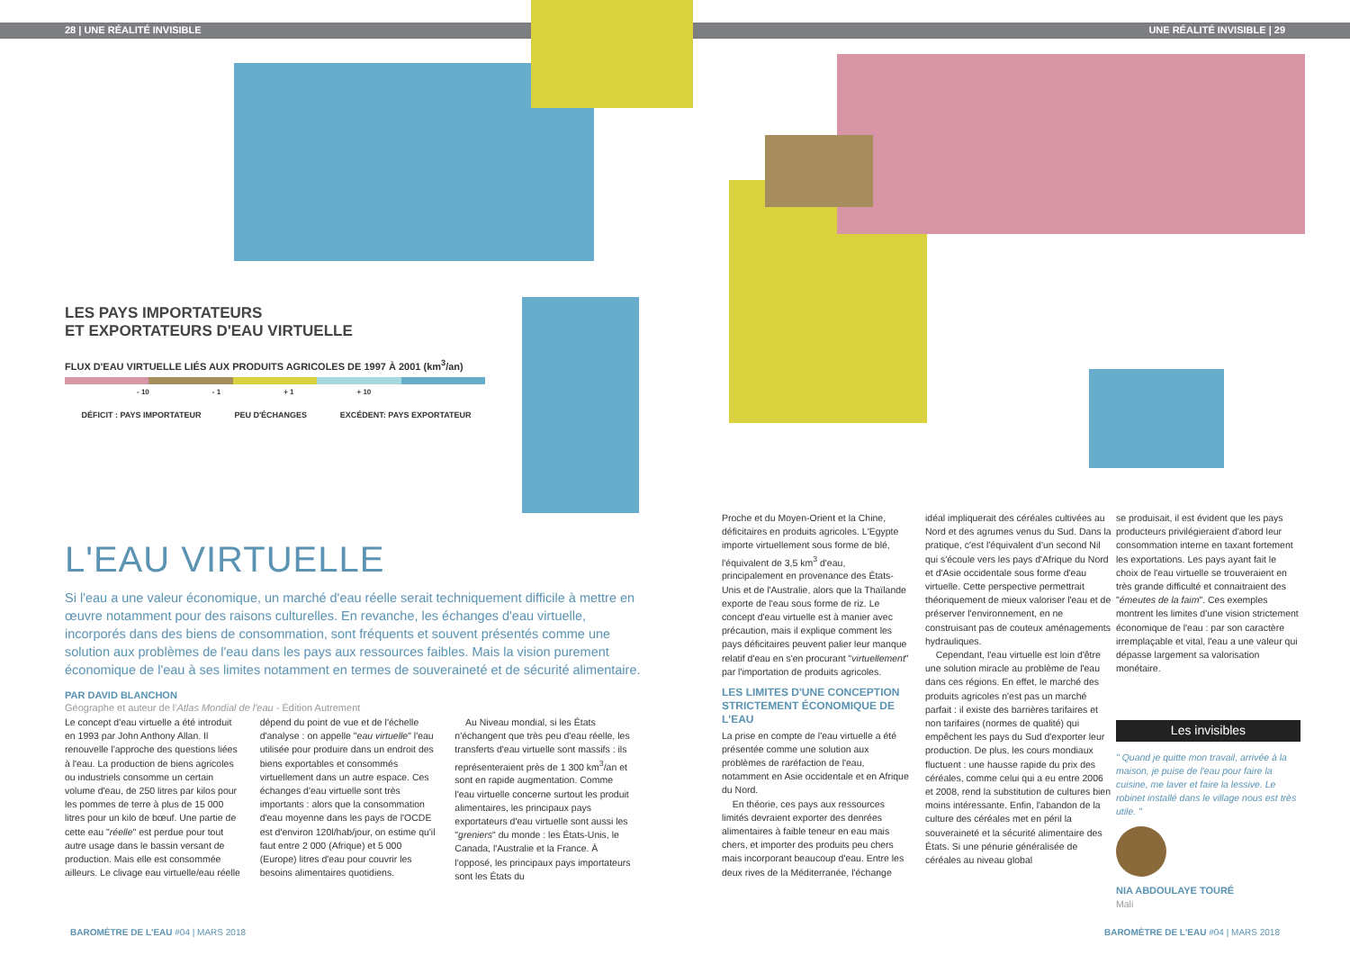28 | UNE RÉALITÉ INVISIBLE UNE RÉALITÉ INVISIBLE | 29
LES PAYS IMPORTATEURS
ET EXPORTATEURS D'EAU VIRTUELLE
FLUX D'EAU VIRTUELLE LIÉS AUX PRODUITS AGRICOLES DE 1997 À 2001 (km<sup>3</sup>/an)
- 10 - 1 + 1 + 10
DÉFICIT : PAYS IMPORTATEUR PEU D'ÉCHANGES EXCÉDENT: PAYS EXPORTATEUR
L'EAU VIRTUELLE
Si l'eau a une valeur économique, un marché d'eau réelle serait techniquement difficile à mettre en œuvre notamment pour des raisons culturelles. En revanche, les échanges d'eau virtuelle, incorporés dans des biens de consommation, sont fréquents et souvent présentés comme une solution aux problèmes de l'eau dans les pays aux ressources faibles. Mais la vision purement économique de l'eau à ses limites notamment en termes de souveraineté et de sécurité alimentaire.
PAR DAVID BLANCHON
Géographe et auteur de l'Atlas Mondial de l'eau - Édition Autrement
Le concept d'eau virtuelle a été introduit en 1993 par John Anthony Allan. Il renouvelle l'approche des questions liées à l'eau. La production de biens agricoles ou industriels consomme un certain volume d'eau, de 250 litres par kilos pour les pommes de terre à plus de 15 000 litres pour un kilo de bœuf. Une partie de cette eau "réelle" est perdue pour tout autre usage dans le bassin versant de production. Mais elle est consommée ailleurs. Le clivage eau virtuelle/eau réelle dépend du point de vue et de l'échelle d'analyse : on appelle "eau virtuelle" l'eau utilisée pour produire dans un endroit des biens exportables et consommés virtuellement dans un autre espace. Ces échanges d'eau virtuelle sont très importants : alors que la consommation d'eau moyenne dans les pays de l'OCDE est d'environ 120l/hab/jour, on estime qu'il faut entre 2 000 (Afrique) et 5 000 (Europe) litres d'eau pour couvrir les besoins alimentaires quotidiens.
Au Niveau mondial, si les États n'échangent que très peu d'eau réelle, les transferts d'eau virtuelle sont massifs : ils représenteraient près de 1 300 km<sup>3</sup>/an et sont en rapide augmentation. Comme l'eau virtuelle concerne surtout les produit alimentaires, les principaux pays exportateurs d'eau virtuelle sont aussi les "greniers" du monde : les États-Unis, le Canada, l'Australie et la France. À l'opposé, les principaux pays importateurs sont les États du
Proche et du Moyen-Orient et la Chine, déficitaires en produits agricoles. L'Egypte importe virtuellement sous forme de blé, l'équivalent de 3,5 km<sup>3</sup> d'eau, principalement en provenance des États-Unis et de l'Australie, alors que la Thaïlande exporte de l'eau sous forme de riz. Le concept d'eau virtuelle est à manier avec précaution, mais il explique comment les pays déficitaires peuvent palier leur manque relatif d'eau en s'en procurant "virtuellement" par l'importation de produits agricoles.
LES LIMITES D'UNE CONCEPTION STRICTEMENT ÉCONOMIQUE DE L'EAU
La prise en compte de l'eau virtuelle a été présentée comme une solution aux problèmes de raréfaction de l'eau, notamment en Asie occidentale et en Afrique du Nord.
En théorie, ces pays aux ressources limités devraient exporter des denrées alimentaires à faible teneur en eau mais chers, et importer des produits peu chers mais incorporant beaucoup d'eau. Entre les deux rives de la Méditerranée, l'échange idéal impliquerait des céréales cultivées au Nord et des agrumes venus du Sud. Dans la pratique, c'est l'équivalent d'un second Nil qui s'écoule vers les pays d'Afrique du Nord et d'Asie occidentale sous forme d'eau virtuelle. Cette perspective permettrait théoriquement de mieux valoriser l'eau et de préserver l'environnement, en ne construisant pas de couteux aménagements hydrauliques.
Cependant, l'eau virtuelle est loin d'être une solution miracle au problème de l'eau dans ces régions. En effet, le marché des produits agricoles n'est pas un marché parfait : il existe des barrières tarifaires et non tarifaires (normes de qualité) qui empêchent les pays du Sud d'exporter leur production. De plus, les cours mondiaux fluctuent : une hausse rapide du prix des céréales, comme celui qui a eu entre 2006 et 2008, rend la substitution de cultures bien moins intéressante. Enfin, l'abandon de la culture des céréales met en péril la souveraineté et la sécurité alimentaire des États. Si une pénurie généralisée de céréales au niveau global
se produisait, il est évident que les pays producteurs privilégieraient d'abord leur consommation interne en taxant fortement les exportations. Les pays ayant fait le choix de l'eau virtuelle se trouveraient en très grande difficulté et connaitraient des "émeutes de la faim". Ces exemples montrent les limites d'une vision strictement économique de l'eau : par son caractère irremplaçable et vital, l'eau a une valeur qui dépasse largement sa valorisation monétaire.
Les invisibles
" Quand je quitte mon travail, arrivée à la maison, je puise de l'eau pour faire la cuisine, me laver et faire la lessive. Le robinet installé dans le village nous est très utile. "
NIA ABDOULAYE TOURÉ
Mali
BAROMÈTRE DE L'EAU #04 | MARS 2018
BAROMÈTRE DE L'EAU #04 | MARS 2018